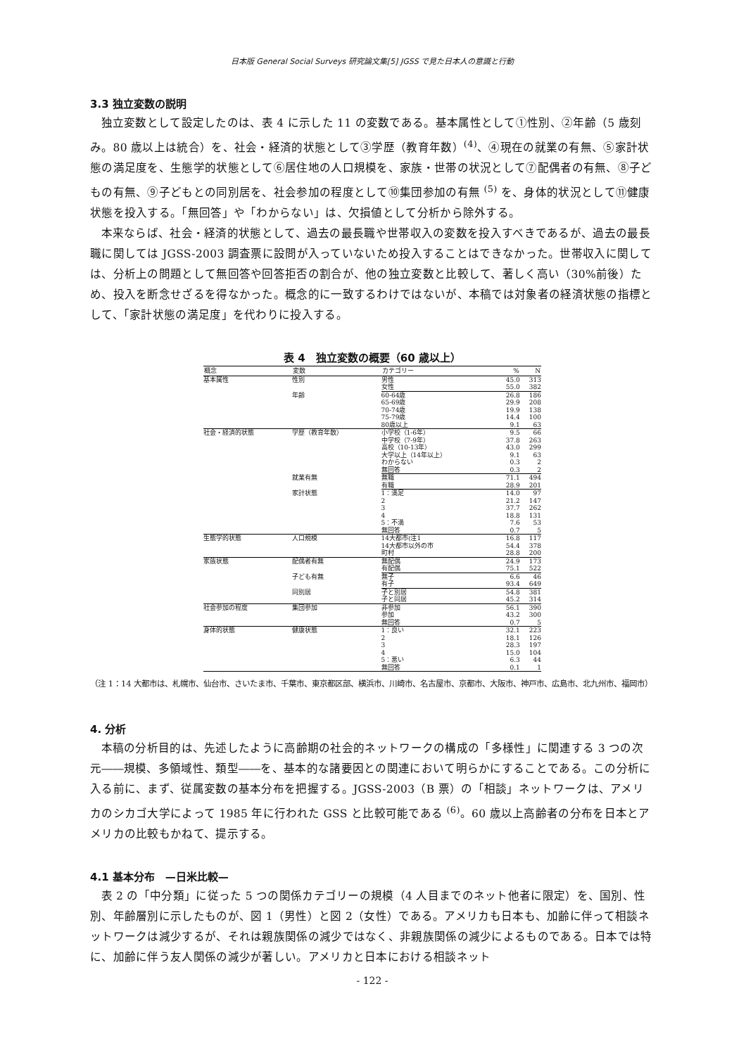日本版 General Social Surveys 研究論文集[5] JGSS で見た日本人の意識と行動
3.3 独立変数の説明
独立変数として設定したのは、表 4 に示した 11 の変数である。基本属性として①性別、②年齢（5 歳刻み。80 歳以上は統合）を、社会・経済的状態として③学歴（教育年数）<sup>(4)</sup>、④現在の就業の有無、⑤家計状態の満足度を、生態学的状態として⑥居住地の人口規模を、家族・世帯の状況として⑦配偶者の有無、⑧子どもの有無、⑨子どもとの同別居を、社会参加の程度として⑩集団参加の有無 <sup>(5)</sup> を、身体的状況として⑪健康状態を投入する。「無回答」や「わからない」は、欠損値として分析から除外する。
本来ならば、社会・経済的状態として、過去の最長職や世帯収入の変数を投入すべきであるが、過去の最長職に関しては JGSS-2003 調査票に設問が入っていないため投入することはできなかった。世帯収入に関しては、分析上の問題として無回答や回答拒否の割合が、他の独立変数と比較して、著しく高い（30%前後）ため、投入を断念せざるを得なかった。概念的に一致するわけではないが、本稿では対象者の経済状態の指標として、「家計状態の満足度」を代わりに投入する。
表 4　独立変数の概要（60 歳以上）
| 概念 | 変数 | カテゴリー | % | N |
| --- | --- | --- | --- | --- |
| 基本属性 | 性別 | 男性 | 45.0 | 313 |
| | | 女性 | 55.0 | 382 |
| | 年齢 | 60-64歳 | 26.8 | 186 |
| | | 65-69歳 | 29.9 | 208 |
| | | 70-74歳 | 19.9 | 138 |
| | | 75-79歳 | 14.4 | 100 |
| | | 80歳以上 | 9.1 | 63 |
| 社会・経済的状態 | 学歴（教育年数） | 小学校（1-6年） | 9.5 | 66 |
| | | 中学校（7-9年） | 37.8 | 263 |
| | | 高校（10-13年） | 43.0 | 299 |
| | | 大学以上（14年以上） | 9.1 | 63 |
| | | わからない | 0.3 | 2 |
| | | 無回答 | 0.3 | 2 |
| | 就業有無 | 無職 | 71.1 | 494 |
| | | 有職 | 28.9 | 201 |
| | 家計状態 | 1：満足 | 14.0 | 97 |
| | | 2 | 21.2 | 147 |
| | | 3 | 37.7 | 262 |
| | | 4 | 18.8 | 131 |
| | | 5：不満 | 7.6 | 53 |
| | | 無回答 | 0.7 | 5 |
| 生態学的状態 | 人口規模 | 14大都市(注1 | 16.8 | 117 |
| | | 14大都市以外の市 | 54.4 | 378 |
| | | 町村 | 28.8 | 200 |
| 家族状態 | 配偶者有無 | 無配偶 | 24.9 | 173 |
| | | 有配偶 | 75.1 | 522 |
| | 子ども有無 | 無子 | 6.6 | 46 |
| | | 有子 | 93.4 | 649 |
| | 同別居 | 子と別居 | 54.8 | 381 |
| | | 子と同居 | 45.2 | 314 |
| 社会参加の程度 | 集団参加 | 非参加 | 56.1 | 390 |
| | | 参加 | 43.2 | 300 |
| | | 無回答 | 0.7 | 5 |
| 身体的状態 | 健康状態 | 1：良い | 32.1 | 223 |
| | | 2 | 18.1 | 126 |
| | | 3 | 28.3 | 197 |
| | | 4 | 15.0 | 104 |
| | | 5：悪い | 6.3 | 44 |
| | | 無回答 | 0.1 | 1 |
（注 1：14 大都市は、札幌市、仙台市、さいたま市、千葉市、東京都区部、横浜市、川崎市、名古屋市、京都市、大阪市、神戸市、広島市、北九州市、福岡市）
4. 分析
本稿の分析目的は、先述したように高齢期の社会的ネットワークの構成の「多様性」に関連する 3 つの次元――規模、多領域性、類型――を、基本的な諸要因との関連において明らかにすることである。この分析に入る前に、まず、従属変数の基本分布を把握する。JGSS-2003（B 票）の「相談」ネットワークは、アメリカのシカゴ大学によって 1985 年に行われた GSS と比較可能である <sup>(6)</sup>。60 歳以上高齢者の分布を日本とアメリカの比較もかねて、提示する。
4.1 基本分布　—日米比較—
表 2 の「中分類」に従った 5 つの関係カテゴリーの規模（4 人目までのネット他者に限定）を、国別、性別、年齢層別に示したものが、図 1（男性）と図 2（女性）である。アメリカも日本も、加齢に伴って相談ネットワークは減少するが、それは親族関係の減少ではなく、非親族関係の減少によるものである。日本では特に、加齢に伴う友人関係の減少が著しい。アメリカと日本における相談ネット
- 122 -